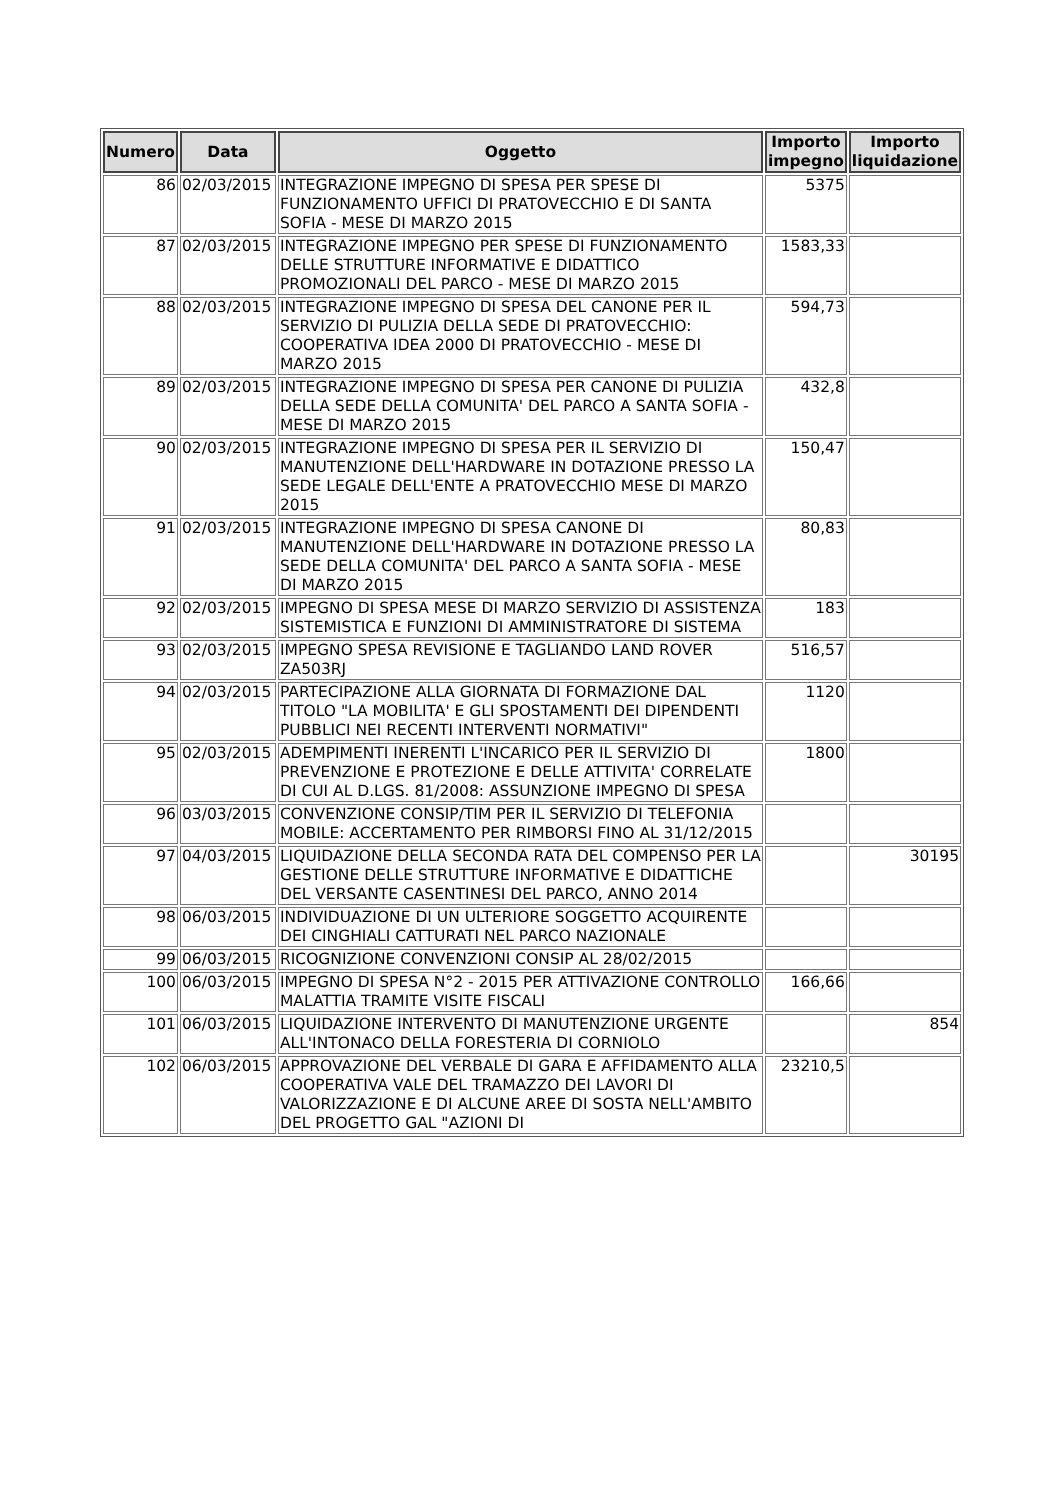| Numero | Data | Oggetto | Importo impegno | Importo liquidazione |
| --- | --- | --- | --- | --- |
| 86 | 02/03/2015 | INTEGRAZIONE IMPEGNO DI SPESA PER SPESE DI FUNZIONAMENTO UFFICI DI PRATOVECCHIO E DI SANTA SOFIA - MESE DI MARZO 2015 | 5375 | |
| 87 | 02/03/2015 | INTEGRAZIONE IMPEGNO PER SPESE DI FUNZIONAMENTO DELLE STRUTTURE INFORMATIVE E DIDATTICO PROMOZIONALI DEL PARCO - MESE DI MARZO 2015 | 1583,33 | |
| 88 | 02/03/2015 | INTEGRAZIONE IMPEGNO DI SPESA DEL CANONE PER IL SERVIZIO DI PULIZIA DELLA SEDE DI PRATOVECCHIO: COOPERATIVA IDEA 2000 DI PRATOVECCHIO - MESE DI MARZO 2015 | 594,73 | |
| 89 | 02/03/2015 | INTEGRAZIONE IMPEGNO DI SPESA PER CANONE DI PULIZIA DELLA SEDE DELLA COMUNITA' DEL PARCO A SANTA SOFIA - MESE DI MARZO 2015 | 432,8 | |
| 90 | 02/03/2015 | INTEGRAZIONE IMPEGNO DI SPESA PER IL SERVIZIO DI MANUTENZIONE DELL'HARDWARE IN DOTAZIONE PRESSO LA SEDE LEGALE DELL'ENTE A PRATOVECCHIO MESE DI MARZO 2015 | 150,47 | |
| 91 | 02/03/2015 | INTEGRAZIONE IMPEGNO DI SPESA CANONE DI MANUTENZIONE DELL'HARDWARE IN DOTAZIONE PRESSO LA SEDE DELLA COMUNITA' DEL PARCO A SANTA SOFIA - MESE DI MARZO 2015 | 80,83 | |
| 92 | 02/03/2015 | IMPEGNO DI SPESA MESE DI MARZO SERVIZIO DI ASSISTENZA SISTEMISTICA E FUNZIONI DI AMMINISTRATORE DI SISTEMA | 183 | |
| 93 | 02/03/2015 | IMPEGNO SPESA REVISIONE E TAGLIANDO LAND ROVER ZA503RJ | 516,57 | |
| 94 | 02/03/2015 | PARTECIPAZIONE ALLA GIORNATA DI FORMAZIONE DAL TITOLO "LA MOBILITA' E GLI SPOSTAMENTI DEI DIPENDENTI PUBBLICI NEI RECENTI INTERVENTI NORMATIVI" | 1120 | |
| 95 | 02/03/2015 | ADEMPIMENTI INERENTI L'INCARICO PER IL SERVIZIO DI PREVENZIONE E PROTEZIONE E DELLE ATTIVITA' CORRELATE DI CUI AL D.LGS. 81/2008: ASSUNZIONE IMPEGNO DI SPESA | 1800 | |
| 96 | 03/03/2015 | CONVENZIONE CONSIP/TIM PER IL SERVIZIO DI TELEFONIA MOBILE: ACCERTAMENTO PER RIMBORSI FINO AL 31/12/2015 | | |
| 97 | 04/03/2015 | LIQUIDAZIONE DELLA SECONDA RATA DEL COMPENSO PER LA GESTIONE DELLE STRUTTURE INFORMATIVE E DIDATTICHE DEL VERSANTE CASENTINESI DEL PARCO, ANNO 2014 | | 30195 |
| 98 | 06/03/2015 | INDIVIDUAZIONE DI UN ULTERIORE SOGGETTO ACQUIRENTE DEI CINGHIALI CATTURATI NEL PARCO NAZIONALE | | |
| 99 | 06/03/2015 | RICOGNIZIONE CONVENZIONI CONSIP AL 28/02/2015 | | |
| 100 | 06/03/2015 | IMPEGNO DI SPESA N°2 - 2015 PER ATTIVAZIONE CONTROLLO MALATTIA TRAMITE VISITE FISCALI | 166,66 | |
| 101 | 06/03/2015 | LIQUIDAZIONE INTERVENTO DI MANUTENZIONE URGENTE ALL'INTONACO DELLA FORESTERIA DI CORNIOLO | | 854 |
| 102 | 06/03/2015 | APPROVAZIONE DEL VERBALE DI GARA E AFFIDAMENTO ALLA COOPERATIVA VALE DEL TRAMAZZO DEI LAVORI DI VALORIZZAZIONE E DI ALCUNE AREE DI SOSTA NELL'AMBITO DEL PROGETTO GAL "AZIONI DI | 23210,5 | |